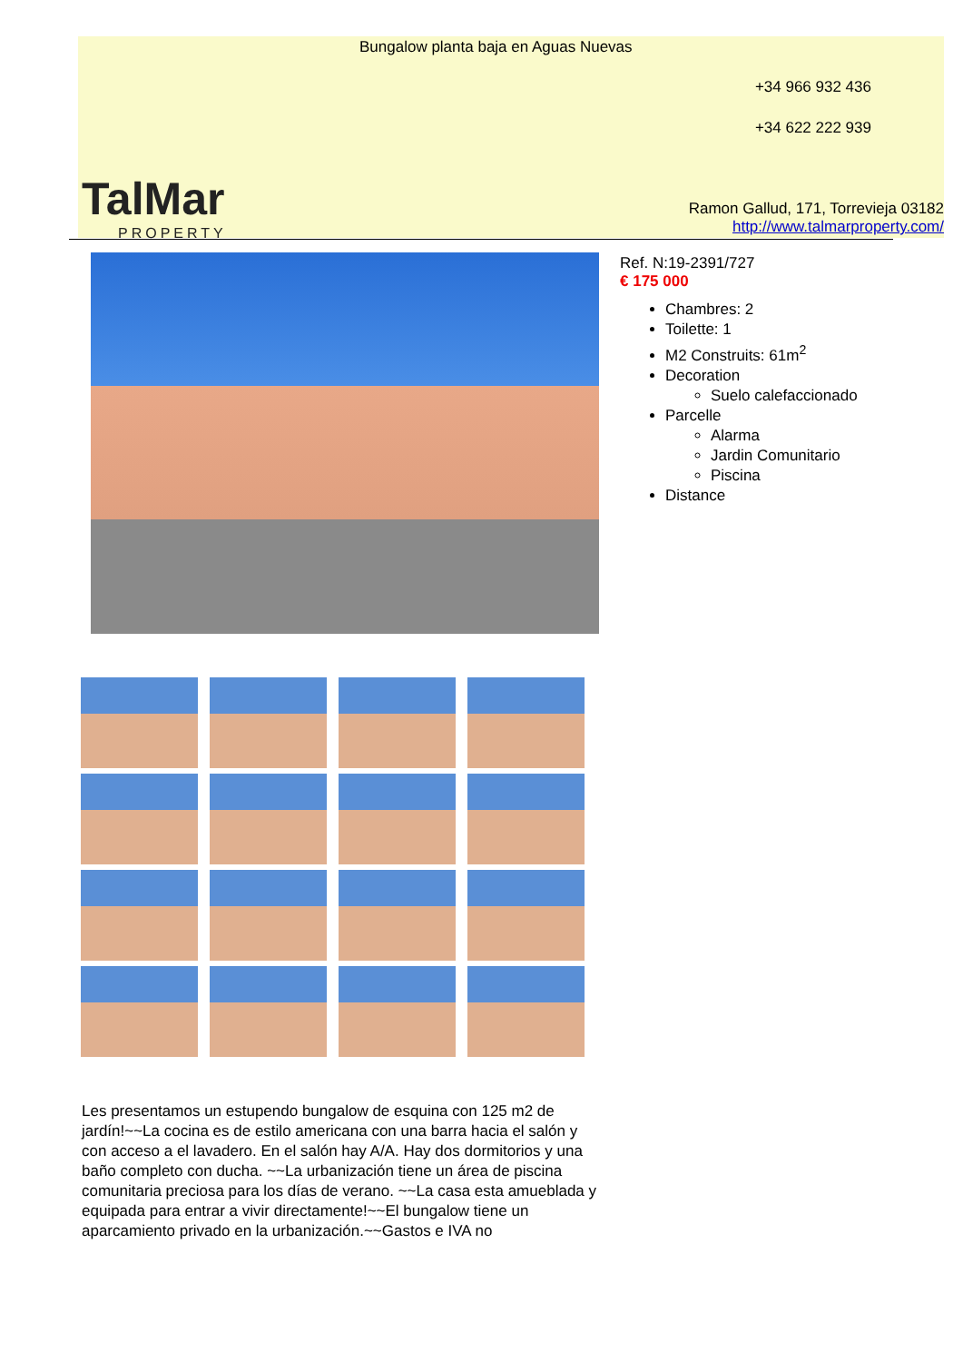TalMar
PROPERTY
Bungalow planta baja en Aguas Nuevas
+34 966 932 436
+34 622 222 939
Ramon Gallud, 171, Torrevieja 03182
http://www.talmarproperty.com/
Ref. N:19-2391/727
€ 175 000
Chambres: 2
Toilette: 1
M2 Construits: 61m<sup>2</sup>
Decoration
Suelo calefaccionado
Parcelle
Alarma
Jardin Comunitario
Piscina
Distance
Les presentamos un estupendo bungalow de esquina con 125 m2 de jardín!~~La cocina es de estilo americana con una barra hacia el salón y con acceso a el lavadero. En el salón hay A/A. Hay dos dormitorios y una baño completo con ducha. ~~La urbanización tiene un área de piscina comunitaria preciosa para los días de verano. ~~La casa esta amueblada y equipada para entrar a vivir directamente!~~El bungalow tiene un aparcamiento privado en la urbanización.~~Gastos e IVA no